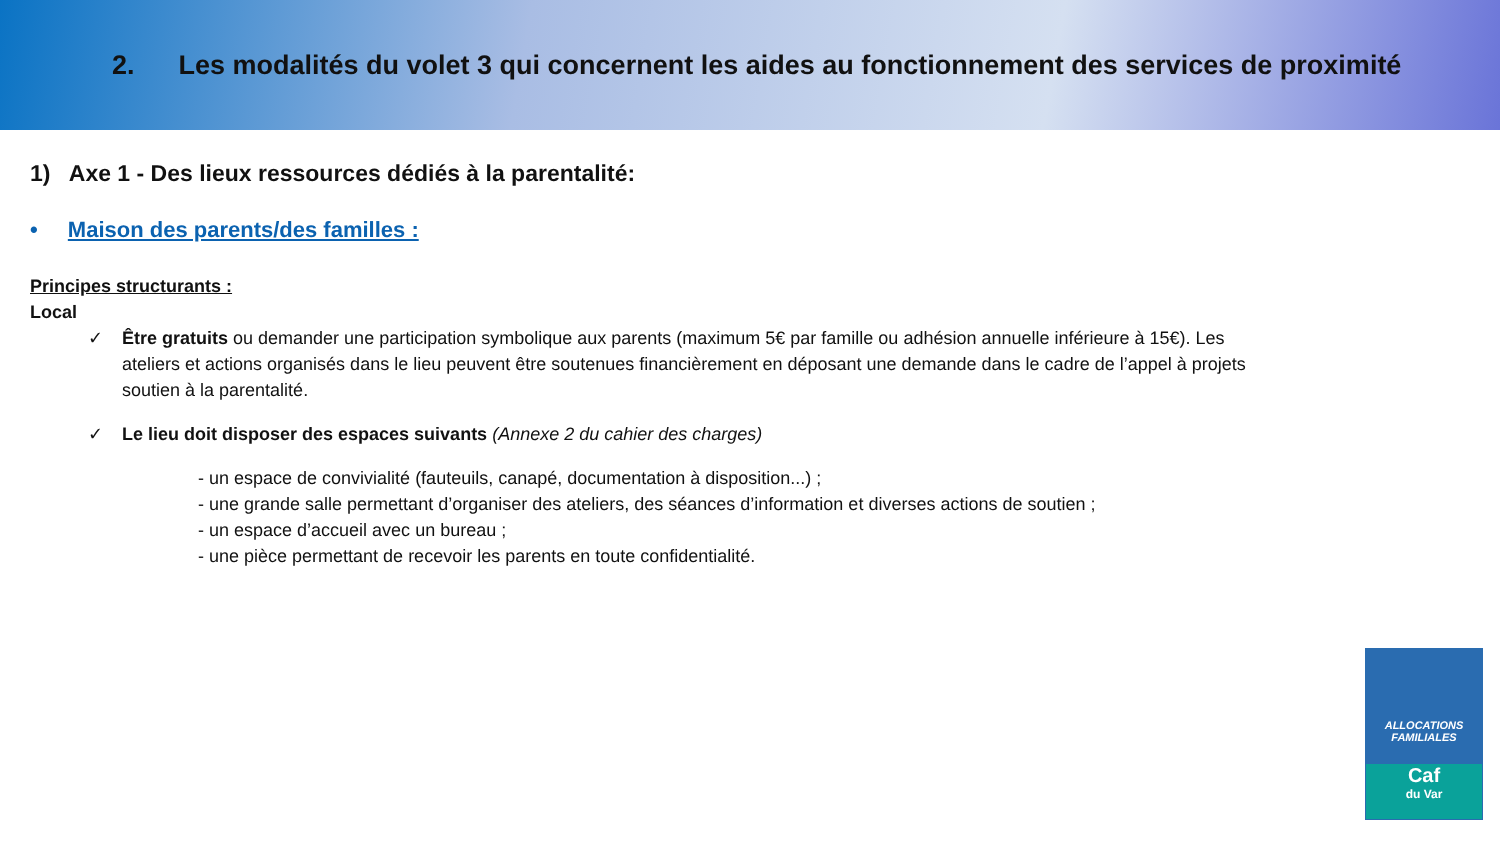2. Les modalités du volet 3 qui concernent les aides au fonctionnement des services de proximité
1) Axe 1 - Des lieux ressources dédiés à la parentalité:
• Maison des parents/des familles :
Principes structurants :
Local
✓ Être gratuits ou demander une participation symbolique aux parents (maximum 5€ par famille ou adhésion annuelle inférieure à 15€). Les ateliers et actions organisés dans le lieu peuvent être soutenues financièrement en déposant une demande dans le cadre de l’appel à projets soutien à la parentalité.
✓ Le lieu doit disposer des espaces suivants (Annexe 2 du cahier des charges)
- un espace de convivialité (fauteuils, canapé, documentation à disposition...) ;
- une grande salle permettant d’organiser des ateliers, des séances d’information et diverses actions de soutien ;
- un espace d’accueil avec un bureau ;
- une pièce permettant de recevoir les parents en toute confidentialité.
ALLOCATIONS
FAMILIALES
Caf
du Var